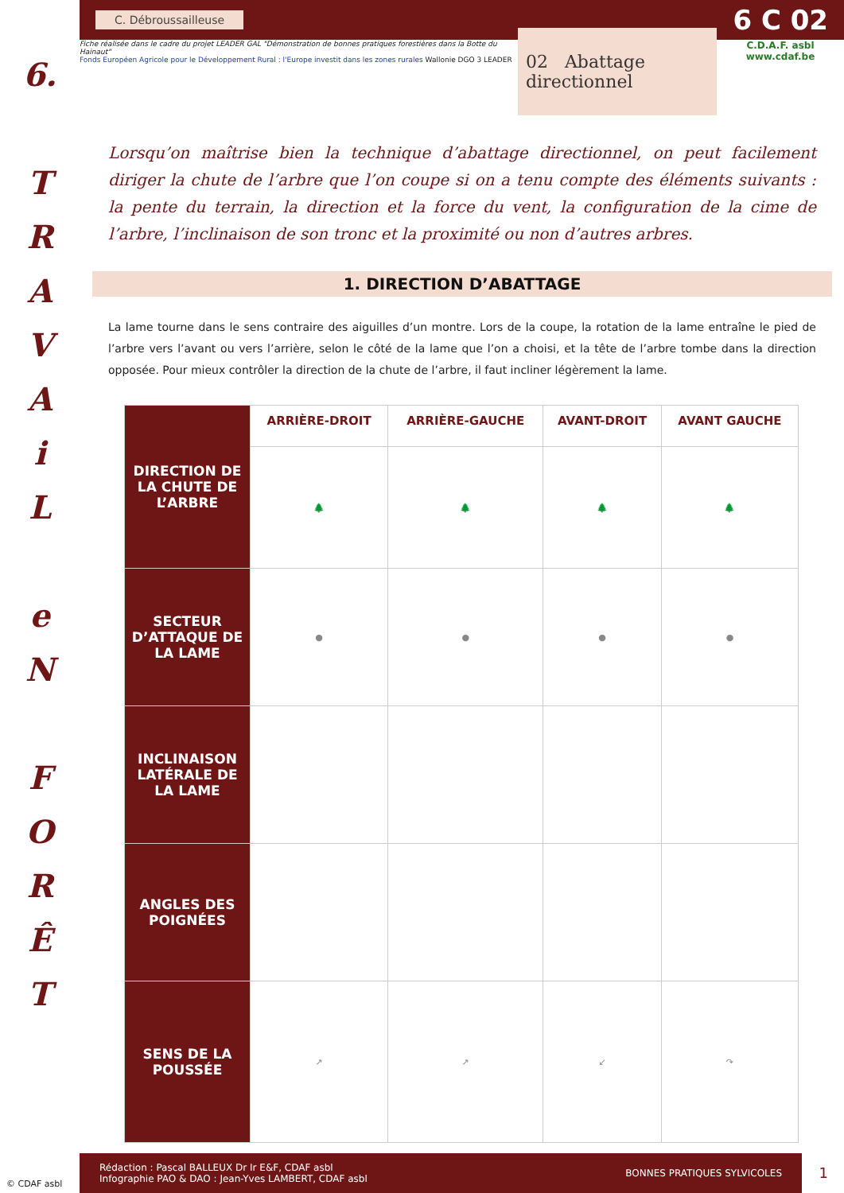6.
T
R
A
V
A
i
L
e
N
F
O
R
Ê
T
C. Débroussailleuse 6 C 02
Fiche réalisée dans le cadre du projet LEADER GAL "Démonstration de bonnes pratiques forestières dans la Botte du Hainaut"
Fonds Européen Agricole pour le Développement Rural : l'Europe investit dans les zones rurales Wallonie DGO 3 LEADER
02 Abattage directionnel
C.D.A.F. asbl
www.cdaf.be
Lorsqu’on maîtrise bien la technique d’abattage directionnel, on peut facilement diriger la chute de l’arbre que l’on coupe si on a tenu compte des éléments suivants : la pente du terrain, la direction et la force du vent, la configuration de la cime de l’arbre, l’inclinaison de son tronc et la proximité ou non d’autres arbres.
1. DIRECTION D’ABATTAGE
La lame tourne dans le sens contraire des aiguilles d’un montre. Lors de la coupe, la rotation de la lame entraîne le pied de l’arbre vers l’avant ou vers l’arrière, selon le côté de la lame que l’on a choisi, et la tête de l’arbre tombe dans la direction opposée. Pour mieux contrôler la direction de la chute de l’arbre, il faut incliner légèrement la lame.
| DIRECTION DE LA CHUTE DE L’ARBRE | ARRIÈRE-DROIT | ARRIÈRE-GAUCHE | AVANT-DROIT | AVANT GAUCHE |
| --- | --- | --- | --- | --- |
| | 🌲 | 🌲 | 🌲 | 🌲 |
| SECTEUR D’ATTAQUE DE LA LAME | ● | ● | ● | ● |
| INCLINAISON LATÉRALE DE LA LAME | | | | |
| ANGLES DES POIGNÉES | | | | |
| SENS DE LA POUSSÉE | ↗ | ↗ | ↙ | ↷ |
© CDAF asbl
Rédaction : Pascal BALLEUX Dr Ir E&F, CDAF asbl
Infographie PAO & DAO : Jean-Yves LAMBERT, CDAF asbl BONNES PRATIQUES SYLVICOLES
1